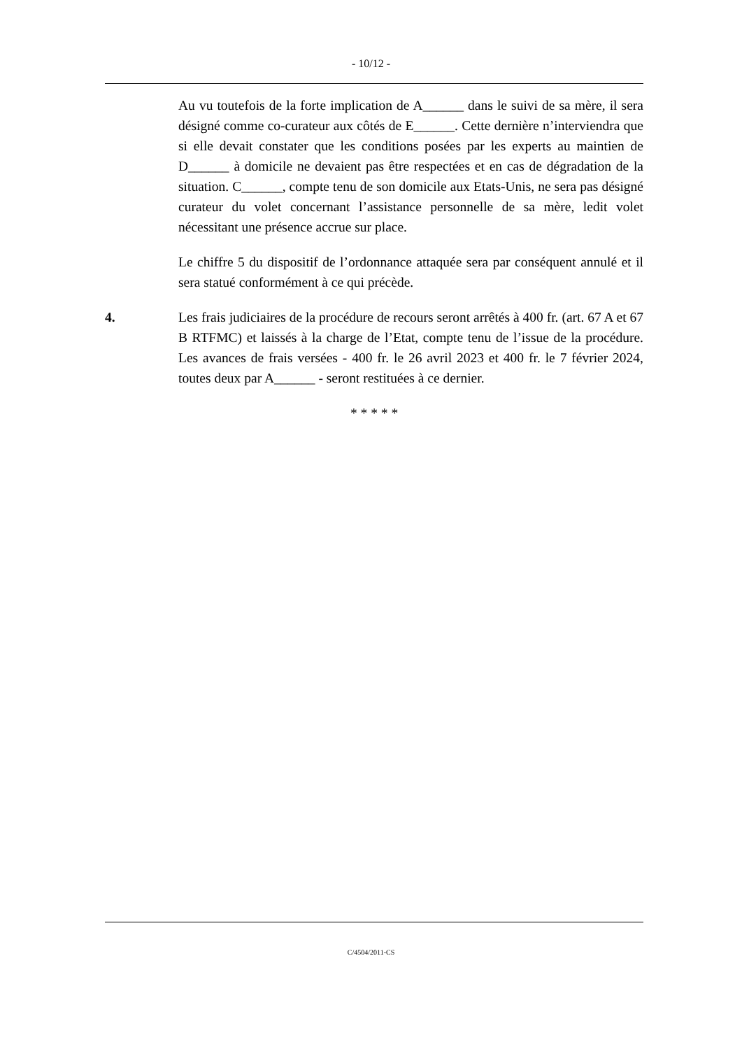- 10/12 -
Au vu toutefois de la forte implication de A______ dans le suivi de sa mère, il sera désigné comme co-curateur aux côtés de E______. Cette dernière n’interviendra que si elle devait constater que les conditions posées par les experts au maintien de D______ à domicile ne devaient pas être respectées et en cas de dégradation de la situation. C______, compte tenu de son domicile aux Etats-Unis, ne sera pas désigné curateur du volet concernant l’assistance personnelle de sa mère, ledit volet nécessitant une présence accrue sur place.
Le chiffre 5 du dispositif de l’ordonnance attaquée sera par conséquent annulé et il sera statué conformément à ce qui précède.
4. Les frais judiciaires de la procédure de recours seront arrêtés à 400 fr. (art. 67 A et 67 B RTFMC) et laissés à la charge de l’Etat, compte tenu de l’issue de la procédure. Les avances de frais versées - 400 fr. le 26 avril 2023 et 400 fr. le 7 février 2024, toutes deux par A______ - seront restituées à ce dernier.
* * * * *
C/4504/2011-CS